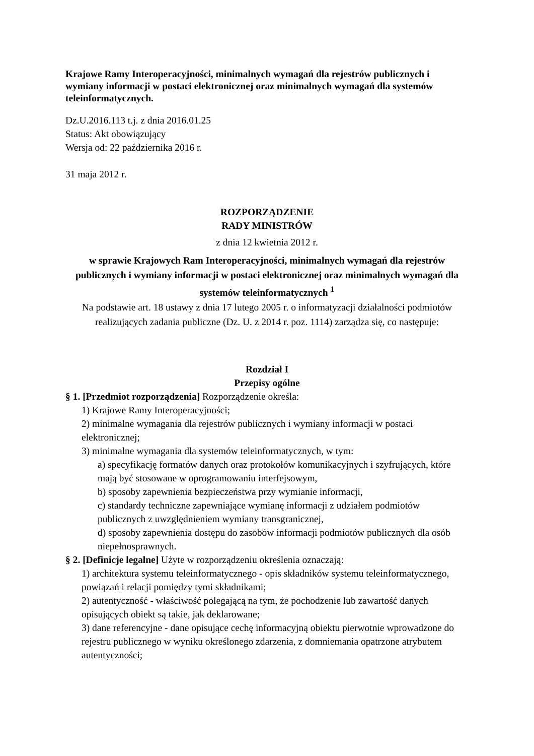Krajowe Ramy Interoperacyjności, minimalnych wymagań dla rejestrów publicznych i wymiany informacji w postaci elektronicznej oraz minimalnych wymagań dla systemów teleinformatycznych.
Dz.U.2016.113 t.j. z dnia 2016.01.25
Status: Akt obowiązujący
Wersja od: 22 października 2016 r.
31 maja 2012 r.
ROZPORZĄDZENIE
RADY MINISTRÓW
z dnia 12 kwietnia 2012 r.
w sprawie Krajowych Ram Interoperacyjności, minimalnych wymagań dla rejestrów publicznych i wymiany informacji w postaci elektronicznej oraz minimalnych wymagań dla systemów teleinformatycznych <sup>1</sup>
Na podstawie art. 18 ustawy z dnia 17 lutego 2005 r. o informatyzacji działalności podmiotów realizujących zadania publiczne (Dz. U. z 2014 r. poz. 1114) zarządza się, co następuje:
Rozdział I
Przepisy ogólne
§ 1. [Przedmiot rozporządzenia] Rozporządzenie określa:
1) Krajowe Ramy Interoperacyjności;
2) minimalne wymagania dla rejestrów publicznych i wymiany informacji w postaci elektronicznej;
3) minimalne wymagania dla systemów teleinformatycznych, w tym:
a) specyfikację formatów danych oraz protokołów komunikacyjnych i szyfrujących, które mają być stosowane w oprogramowaniu interfejsowym,
b) sposoby zapewnienia bezpieczeństwa przy wymianie informacji,
c) standardy techniczne zapewniające wymianę informacji z udziałem podmiotów publicznych z uwzględnieniem wymiany transgranicznej,
d) sposoby zapewnienia dostępu do zasobów informacji podmiotów publicznych dla osób niepełnosprawnych.
§ 2. [Definicje legalne] Użyte w rozporządzeniu określenia oznaczają:
1) architektura systemu teleinformatycznego - opis składników systemu teleinformatycznego, powiązań i relacji pomiędzy tymi składnikami;
2) autentyczność - właściwość polegającą na tym, że pochodzenie lub zawartość danych opisujących obiekt są takie, jak deklarowane;
3) dane referencyjne - dane opisujące cechę informacyjną obiektu pierwotnie wprowadzone do rejestru publicznego w wyniku określonego zdarzenia, z domniemania opatrzone atrybutem autentyczności;